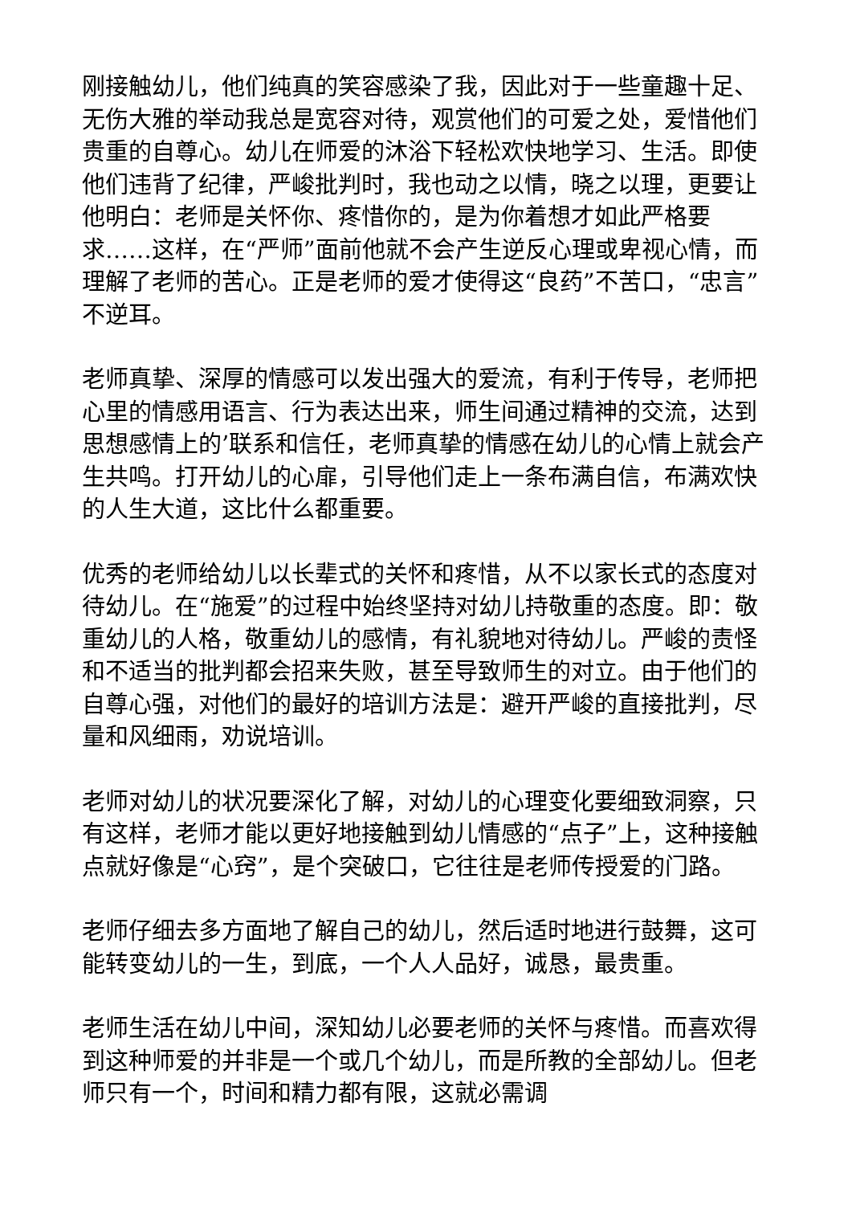刚接触幼儿，他们纯真的笑容感染了我，因此对于一些童趣十足、无伤大雅的举动我总是宽容对待，观赏他们的可爱之处，爱惜他们贵重的自尊心。幼儿在师爱的沐浴下轻松欢快地学习、生活。即使他们违背了纪律，严峻批判时，我也动之以情，晓之以理，更要让他明白：老师是关怀你、疼惜你的，是为你着想才如此严格要求……这样，在“严师”面前他就不会产生逆反心理或卑视心情，而理解了老师的苦心。正是老师的爱才使得这“良药”不苦口，“忠言”不逆耳。
老师真挚、深厚的情感可以发出强大的爱流，有利于传导，老师把心里的情感用语言、行为表达出来，师生间通过精神的交流，达到思想感情上的’联系和信任，老师真挚的情感在幼儿的心情上就会产生共鸣。打开幼儿的心扉，引导他们走上一条布满自信，布满欢快的人生大道，这比什么都重要。
优秀的老师给幼儿以长辈式的关怀和疼惜，从不以家长式的态度对待幼儿。在“施爱”的过程中始终坚持对幼儿持敬重的态度。即：敬重幼儿的人格，敬重幼儿的感情，有礼貌地对待幼儿。严峻的责怪和不适当的批判都会招来失败，甚至导致师生的对立。由于他们的自尊心强，对他们的最好的培训方法是：避开严峻的直接批判，尽量和风细雨，劝说培训。
老师对幼儿的状况要深化了解，对幼儿的心理变化要细致洞察，只有这样，老师才能以更好地接触到幼儿情感的“点子”上，这种接触点就好像是“心窍”，是个突破口，它往往是老师传授爱的门路。
老师仔细去多方面地了解自己的幼儿，然后适时地进行鼓舞，这可能转变幼儿的一生，到底，一个人人品好，诚恳，最贵重。
老师生活在幼儿中间，深知幼儿必要老师的关怀与疼惜。而喜欢得到这种师爱的并非是一个或几个幼儿，而是所教的全部幼儿。但老师只有一个，时间和精力都有限，这就必需调